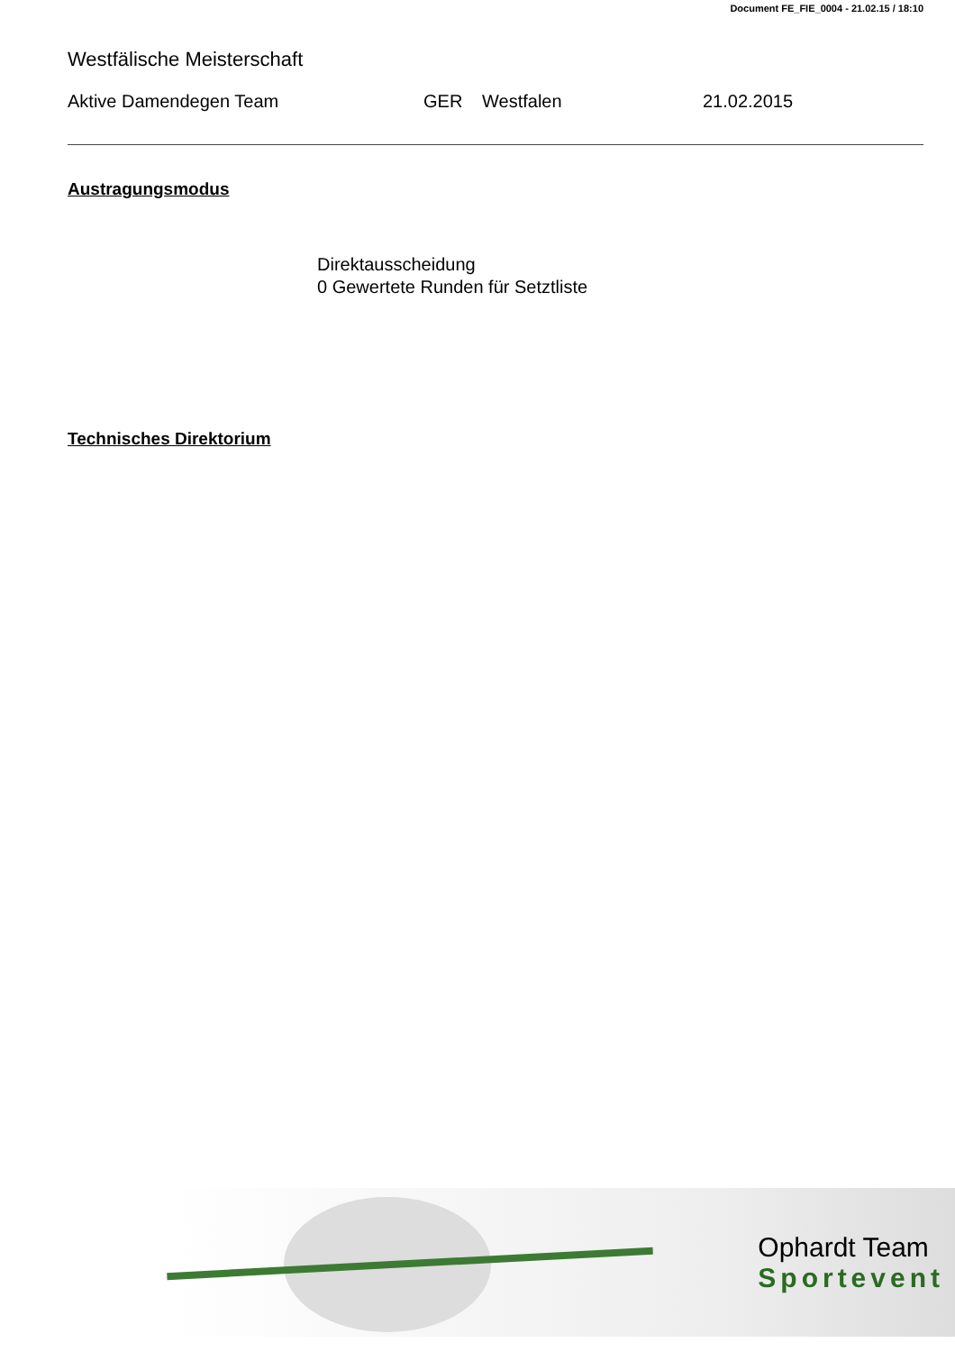Document FE_FIE_0004 - 21.02.15 / 18:10
Westfälische Meisterschaft
Aktive Damendegen Team GER Westfalen 21.02.2015
Austragungsmodus
Direktausscheidung
0 Gewertete Runden für Setztliste
Technisches Direktorium
Ophardt Team
Sportevent